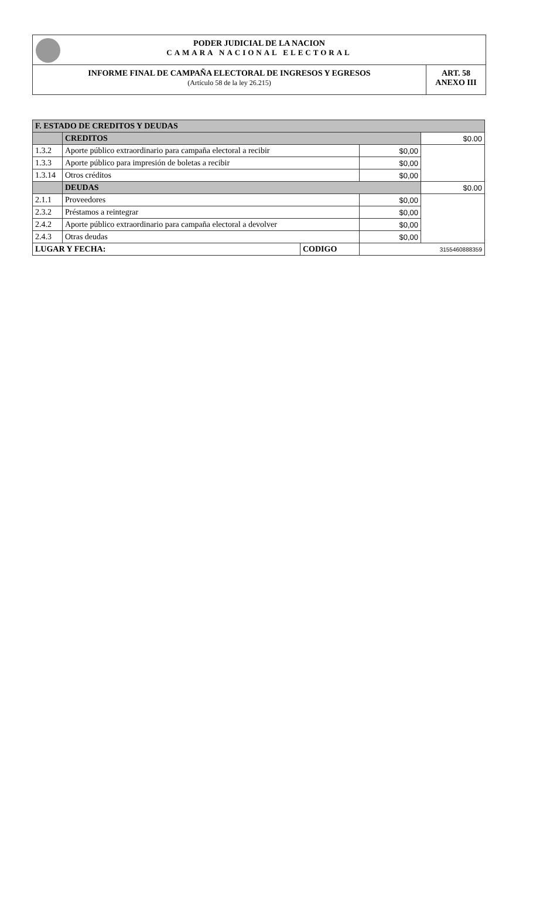PODER JUDICIAL DE LA NACION
CAMARA NACIONAL ELECTORAL
INFORME FINAL DE CAMPAÑA ELECTORAL DE INGRESOS Y EGRESOS
(Artículo 58 de la ley 26.215)
ART. 58
ANEXO III
| F. ESTADO DE CREDITOS Y DEUDAS | | | | |
| --- | --- | --- | --- | --- |
| | CREDITOS | | | $0.00 |
| 1.3.2 | Aporte público extraordinario para campaña electoral a recibir | | $0,00 | |
| 1.3.3 | Aporte público para impresión de boletas a recibir | | $0,00 | |
| 1.3.14 | Otros créditos | | $0,00 | |
| | DEUDAS | | | $0.00 |
| 2.1.1 | Proveedores | | $0,00 | |
| 2.3.2 | Préstamos a reintegrar | | $0,00 | |
| 2.4.2 | Aporte público extraordinario para campaña electoral a devolver | | $0,00 | |
| 2.4.3 | Otras deudas | | $0,00 | |
| LUGAR Y FECHA: | | CODIGO | 3155460888359 | |